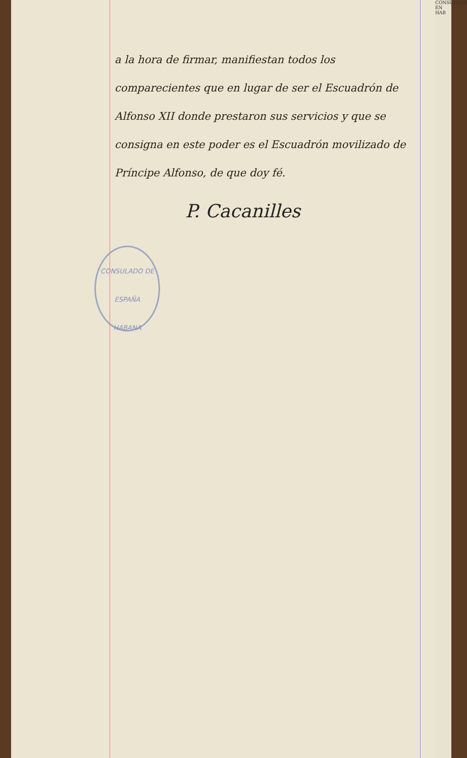a la hora de firmar, manifiestan todos los comparecientes que en lugar de ser el Escuadrón de Alfonso XII donde prestaron sus servicios y que se consigna en este poder es el Escuadrón movilizado de Príncipe Alfonso, de que doy fé.
P. Cacanilles
CONSULADO DE ESPAÑA
HABANA
CONSULADO EN HAB